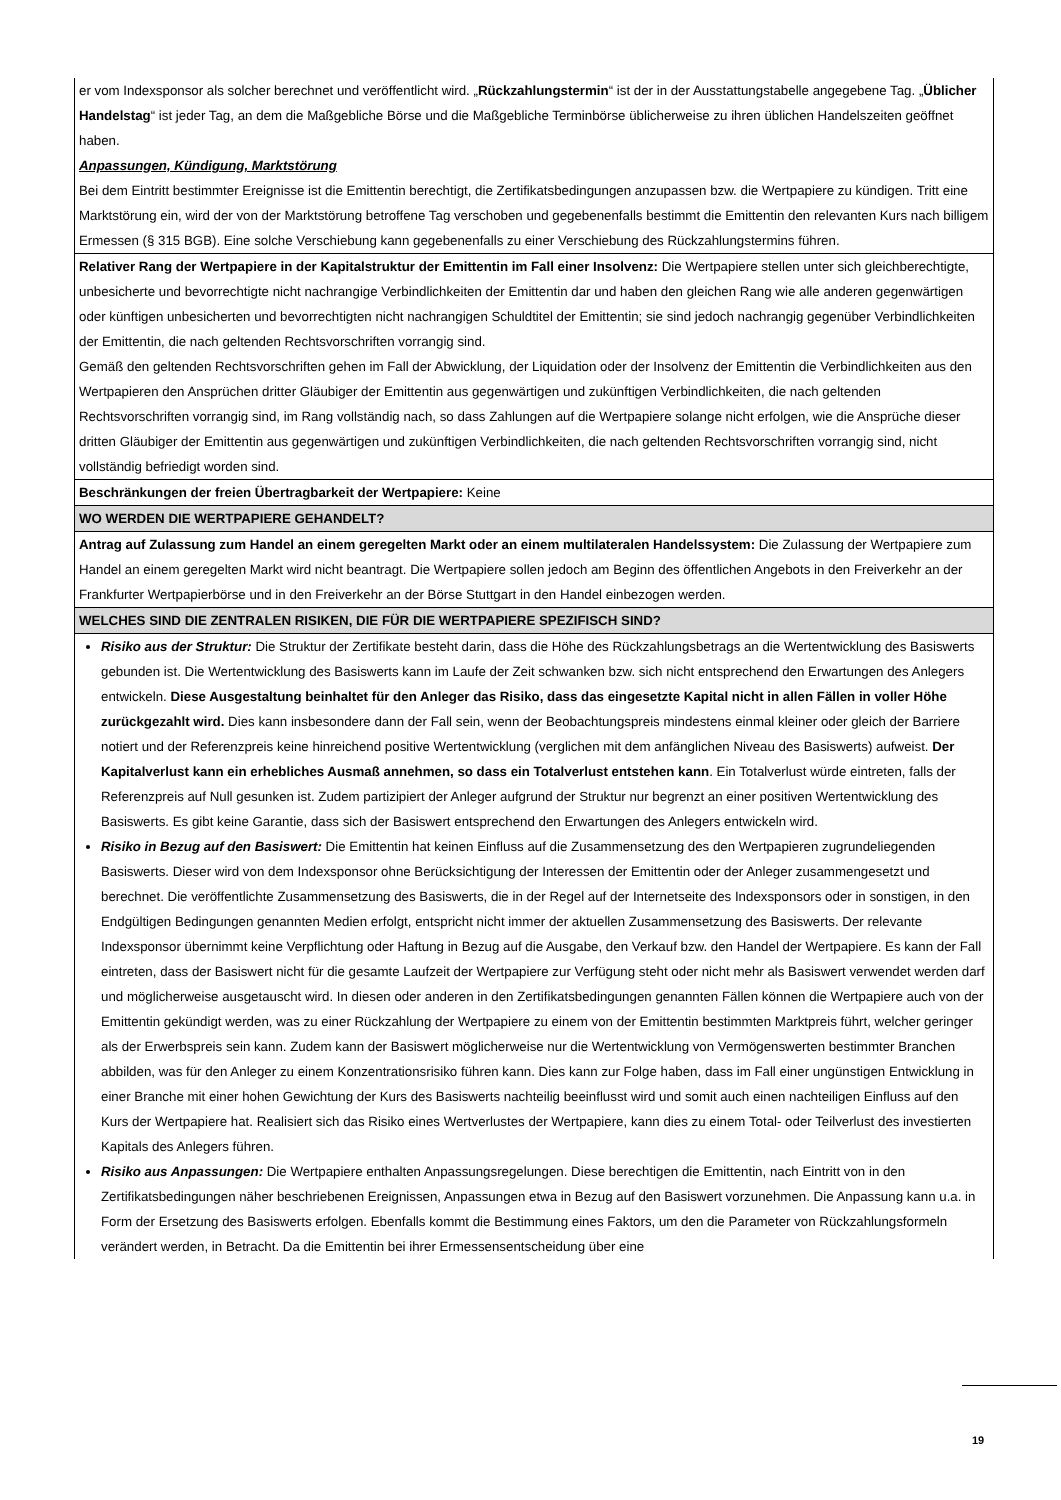| er vom Indexsponsor als solcher berechnet und veröffentlicht wird. „ Rückzahlungstermin “ ist der in der Ausstattungstabelle angegebene Tag. „ Üblicher Handelstag “ ist jeder Tag, an dem die Maßgebliche Börse und die Maßgebliche Terminbörse üblicherweise zu ihren üblichen Handelszeiten geöffnet haben. Anpassungen, Kündigung, Marktstörung Bei dem Eintritt bestimmter Ereignisse ist die Emittentin berechtigt, die Zertifikatsbedingungen anzupassen bzw. die Wertpapiere zu kündigen. Tritt eine Marktstörung ein, wird der von der Marktstörung betroffene Tag verschoben und gegebenenfalls bestimmt die Emittentin den relevanten Kurs nach billigem Ermessen (§ 315 BGB). Eine solche Verschiebung kann gegebenenfalls zu einer Verschiebung des Rückzahlungstermins führen. |
| Relativer Rang der Wertpapiere in der Kapitalstruktur der Emittentin im Fall einer Insolvenz: Die Wertpapiere stellen unter sich gleichberechtigte, unbesicherte und bevorrechtigte nicht nachrangige Verbindlichkeiten der Emittentin dar und haben den gleichen Rang wie alle anderen gegenwärtigen oder künftigen unbesicherten und bevorrechtigten nicht nachrangigen Schuldtitel der Emittentin; sie sind jedoch nachrangig gegenüber Verbindlichkeiten der Emittentin, die nach geltenden Rechtsvorschriften vorrangig sind. Gemäß den geltenden Rechtsvorschriften gehen im Fall der Abwicklung, der Liquidation oder der Insolvenz der Emittentin die Verbindlichkeiten aus den Wertpapieren den Ansprüchen dritter Gläubiger der Emittentin aus gegenwärtigen und zukünftigen Verbindlichkeiten, die nach geltenden Rechtsvorschriften vorrangig sind, im Rang vollständig nach, so dass Zahlungen auf die Wertpapiere solange nicht erfolgen, wie die Ansprüche dieser dritten Gläubiger der Emittentin aus gegenwärtigen und zukünftigen Verbindlichkeiten, die nach geltenden Rechtsvorschriften vorrangig sind, nicht vollständig befriedigt worden sind. |
| Beschränkungen der freien Übertragbarkeit der Wertpapiere: Keine |
| WO WERDEN DIE WERTPAPIERE GEHANDELT? |
| Antrag auf Zulassung zum Handel an einem geregelten Markt oder an einem multilateralen Handelssystem: Die Zulassung der Wertpapiere zum Handel an einem geregelten Markt wird nicht beantragt. Die Wertpapiere sollen jedoch am Beginn des öffentlichen Angebots in den Freiverkehr an der Frankfurter Wertpapierbörse und in den Freiverkehr an der Börse Stuttgart in den Handel einbezogen werden. |
| WELCHES SIND DIE ZENTRALEN RISIKEN, DIE FÜR DIE WERTPAPIERE SPEZIFISCH SIND? |
| Risiko aus der Struktur: Die Struktur der Zertifikate besteht darin, dass die Höhe des Rückzahlungsbetrags an die Wertentwicklung des Basiswerts gebunden ist. Die Wertentwicklung des Basiswerts kann im Laufe der Zeit schwanken bzw. sich nicht entsprechend den Erwartungen des Anlegers entwickeln. Diese Ausgestaltung beinhaltet für den Anleger das Risiko, dass das eingesetzte Kapital nicht in allen Fällen in voller Höhe zurückgezahlt wird. Dies kann insbesondere dann der Fall sein, wenn der Beobachtungspreis mindestens einmal kleiner oder gleich der Barriere notiert und der Referenzpreis keine hinreichend positive Wertentwicklung (verglichen mit dem anfänglichen Niveau des Basiswerts) aufweist. Der Kapitalverlust kann ein erhebliches Ausmaß annehmen, so dass ein Totalverlust entstehen kann . Ein Totalverlust würde eintreten, falls der Referenzpreis auf Null gesunken ist. Zudem partizipiert der Anleger aufgrund der Struktur nur begrenzt an einer positiven Wertentwicklung des Basiswerts. Es gibt keine Garantie, dass sich der Basiswert entsprechend den Erwartungen des Anlegers entwickeln wird. Risiko in Bezug auf den Basiswert: Die Emittentin hat keinen Einfluss auf die Zusammensetzung des den Wertpapieren zugrundeliegenden Basiswerts. Dieser wird von dem Indexsponsor ohne Berücksichtigung der Interessen der Emittentin oder der Anleger zusammengesetzt und berechnet. Die veröffentlichte Zusammensetzung des Basiswerts, die in der Regel auf der Internetseite des Indexsponsors oder in sonstigen, in den Endgültigen Bedingungen genannten Medien erfolgt, entspricht nicht immer der aktuellen Zusammensetzung des Basiswerts. Der relevante Indexsponsor übernimmt keine Verpflichtung oder Haftung in Bezug auf die Ausgabe, den Verkauf bzw. den Handel der Wertpapiere. Es kann der Fall eintreten, dass der Basiswert nicht für die gesamte Laufzeit der Wertpapiere zur Verfügung steht oder nicht mehr als Basiswert verwendet werden darf und möglicherweise ausgetauscht wird. In diesen oder anderen in den Zertifikatsbedingungen genannten Fällen können die Wertpapiere auch von der Emittentin gekündigt werden, was zu einer Rückzahlung der Wertpapiere zu einem von der Emittentin bestimmten Marktpreis führt, welcher geringer als der Erwerbspreis sein kann. Zudem kann der Basiswert möglicherweise nur die Wertentwicklung von Vermögenswerten bestimmter Branchen abbilden, was für den Anleger zu einem Konzentrationsrisiko führen kann. Dies kann zur Folge haben, dass im Fall einer ungünstigen Entwicklung in einer Branche mit einer hohen Gewichtung der Kurs des Basiswerts nachteilig beeinflusst wird und somit auch einen nachteiligen Einfluss auf den Kurs der Wertpapiere hat. Realisiert sich das Risiko eines Wertverlustes der Wertpapiere, kann dies zu einem Total- oder Teilverlust des investierten Kapitals des Anlegers führen. Risiko aus Anpassungen: Die Wertpapiere enthalten Anpassungsregelungen. Diese berechtigen die Emittentin, nach Eintritt von in den Zertifikatsbedingungen näher beschriebenen Ereignissen, Anpassungen etwa in Bezug auf den Basiswert vorzunehmen. Die Anpassung kann u.a. in Form der Ersetzung des Basiswerts erfolgen. Ebenfalls kommt die Bestimmung eines Faktors, um den die Parameter von Rückzahlungsformeln verändert werden, in Betracht. Da die Emittentin bei ihrer Ermessensentscheidung über eine |
19